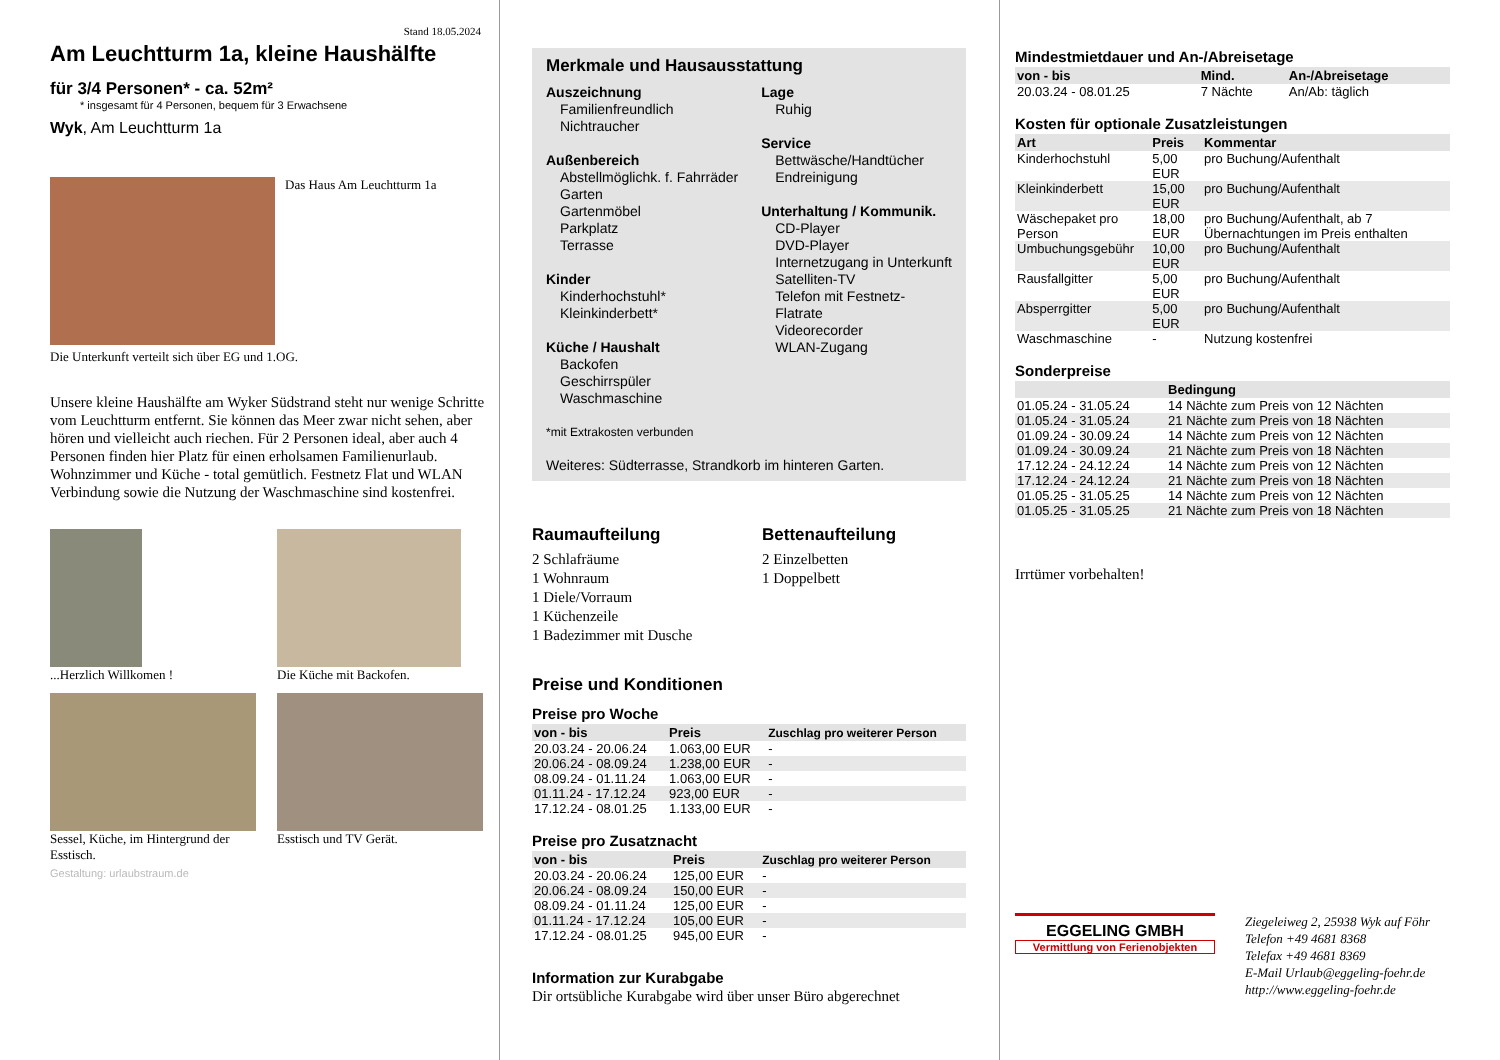Stand 18.05.2024
Am Leuchtturm 1a, kleine Haushälfte
für 3/4 Personen* - ca. 52m²
* insgesamt für 4 Personen, bequem für 3 Erwachsene
Wyk, Am Leuchtturm 1a
Das Haus Am Leuchtturm 1a
Die Unterkunft verteilt sich über EG und 1.OG.
Unsere kleine Haushälfte am Wyker Südstrand steht nur wenige Schritte vom Leuchtturm entfernt. Sie können das Meer zwar nicht sehen, aber hören und vielleicht auch riechen. Für 2 Personen ideal, aber auch 4 Personen finden hier Platz für einen erholsamen Familienurlaub. Wohnzimmer und Küche - total gemütlich. Festnetz Flat und WLAN Verbindung sowie die Nutzung der Waschmaschine sind kostenfrei.
...Herzlich Willkomen !
Die Küche mit Backofen.
Sessel, Küche, im Hintergrund der Esstisch.
Esstisch und TV Gerät.
Gestaltung: urlaubstraum.de
Merkmale und Hausausstattung
Auszeichnung
Familienfreundlich
Nichtraucher
Außenbereich
Abstellmöglichk. f. Fahrräder
Garten
Gartenmöbel
Parkplatz
Terrasse
Kinder
Kinderhochstuhl*
Kleinkinderbett*
Küche / Haushalt
Backofen
Geschirrspüler
Waschmaschine
Lage
Ruhig
Service
Bettwäsche/Handtücher
Endreinigung
Unterhaltung / Kommunik.
CD-Player
DVD-Player
Internetzugang in Unterkunft
Satelliten-TV
Telefon mit Festnetz-Flatrate
Videorecorder
WLAN-Zugang
*mit Extrakosten verbunden
Weiteres: Südterrasse, Strandkorb im hinteren Garten.
Raumaufteilung
2 Schlafräume
1 Wohnraum
1 Diele/Vorraum
1 Küchenzeile
1 Badezimmer mit Dusche
Bettenaufteilung
2 Einzelbetten
1 Doppelbett
Preise und Konditionen
Preise pro Woche
| von - bis | Preis | Zuschlag pro weiterer Person |
| --- | --- | --- |
| 20.03.24 - 20.06.24 | 1.063,00 EUR | - |
| 20.06.24 - 08.09.24 | 1.238,00 EUR | - |
| 08.09.24 - 01.11.24 | 1.063,00 EUR | - |
| 01.11.24 - 17.12.24 | 923,00 EUR | - |
| 17.12.24 - 08.01.25 | 1.133,00 EUR | - |
Preise pro Zusatznacht
| von - bis | Preis | Zuschlag pro weiterer Person |
| --- | --- | --- |
| 20.03.24 - 20.06.24 | 125,00 EUR | - |
| 20.06.24 - 08.09.24 | 150,00 EUR | - |
| 08.09.24 - 01.11.24 | 125,00 EUR | - |
| 01.11.24 - 17.12.24 | 105,00 EUR | - |
| 17.12.24 - 08.01.25 | 945,00 EUR | - |
Information zur Kurabgabe
Dir ortsübliche Kurabgabe wird über unser Büro abgerechnet
Mindestmietdauer und An-/Abreisetage
| von - bis | Mind. | An-/Abreisetage |
| --- | --- | --- |
| 20.03.24 - 08.01.25 | 7 Nächte | An/Ab: täglich |
Kosten für optionale Zusatzleistungen
| Art | Preis | Kommentar |
| --- | --- | --- |
| Kinderhochstuhl | 5,00 EUR | pro Buchung/Aufenthalt |
| Kleinkinderbett | 15,00 EUR | pro Buchung/Aufenthalt |
| Wäschepaket pro Person | 18,00 EUR | pro Buchung/Aufenthalt, ab 7 Übernachtungen im Preis enthalten |
| Umbuchungsgebühr | 10,00 EUR | pro Buchung/Aufenthalt |
| Rausfallgitter | 5,00 EUR | pro Buchung/Aufenthalt |
| Absperrgitter | 5,00 EUR | pro Buchung/Aufenthalt |
| Waschmaschine | - | Nutzung kostenfrei |
Sonderpreise
| | Bedingung |
| --- | --- |
| 01.05.24 - 31.05.24 | 14 Nächte zum Preis von 12 Nächten |
| 01.05.24 - 31.05.24 | 21 Nächte zum Preis von 18 Nächten |
| 01.09.24 - 30.09.24 | 14 Nächte zum Preis von 12 Nächten |
| 01.09.24 - 30.09.24 | 21 Nächte zum Preis von 18 Nächten |
| 17.12.24 - 24.12.24 | 14 Nächte zum Preis von 12 Nächten |
| 17.12.24 - 24.12.24 | 21 Nächte zum Preis von 18 Nächten |
| 01.05.25 - 31.05.25 | 14 Nächte zum Preis von 12 Nächten |
| 01.05.25 - 31.05.25 | 21 Nächte zum Preis von 18 Nächten |
Irrtümer vorbehalten!
EGGELING GMBH
Vermittlung von Ferienobjekten
Ziegeleiweg 2, 25938 Wyk auf Föhr
Telefon +49 4681 8368
Telefax +49 4681 8369
E-Mail Urlaub@eggeling-foehr.de
http://www.eggeling-foehr.de